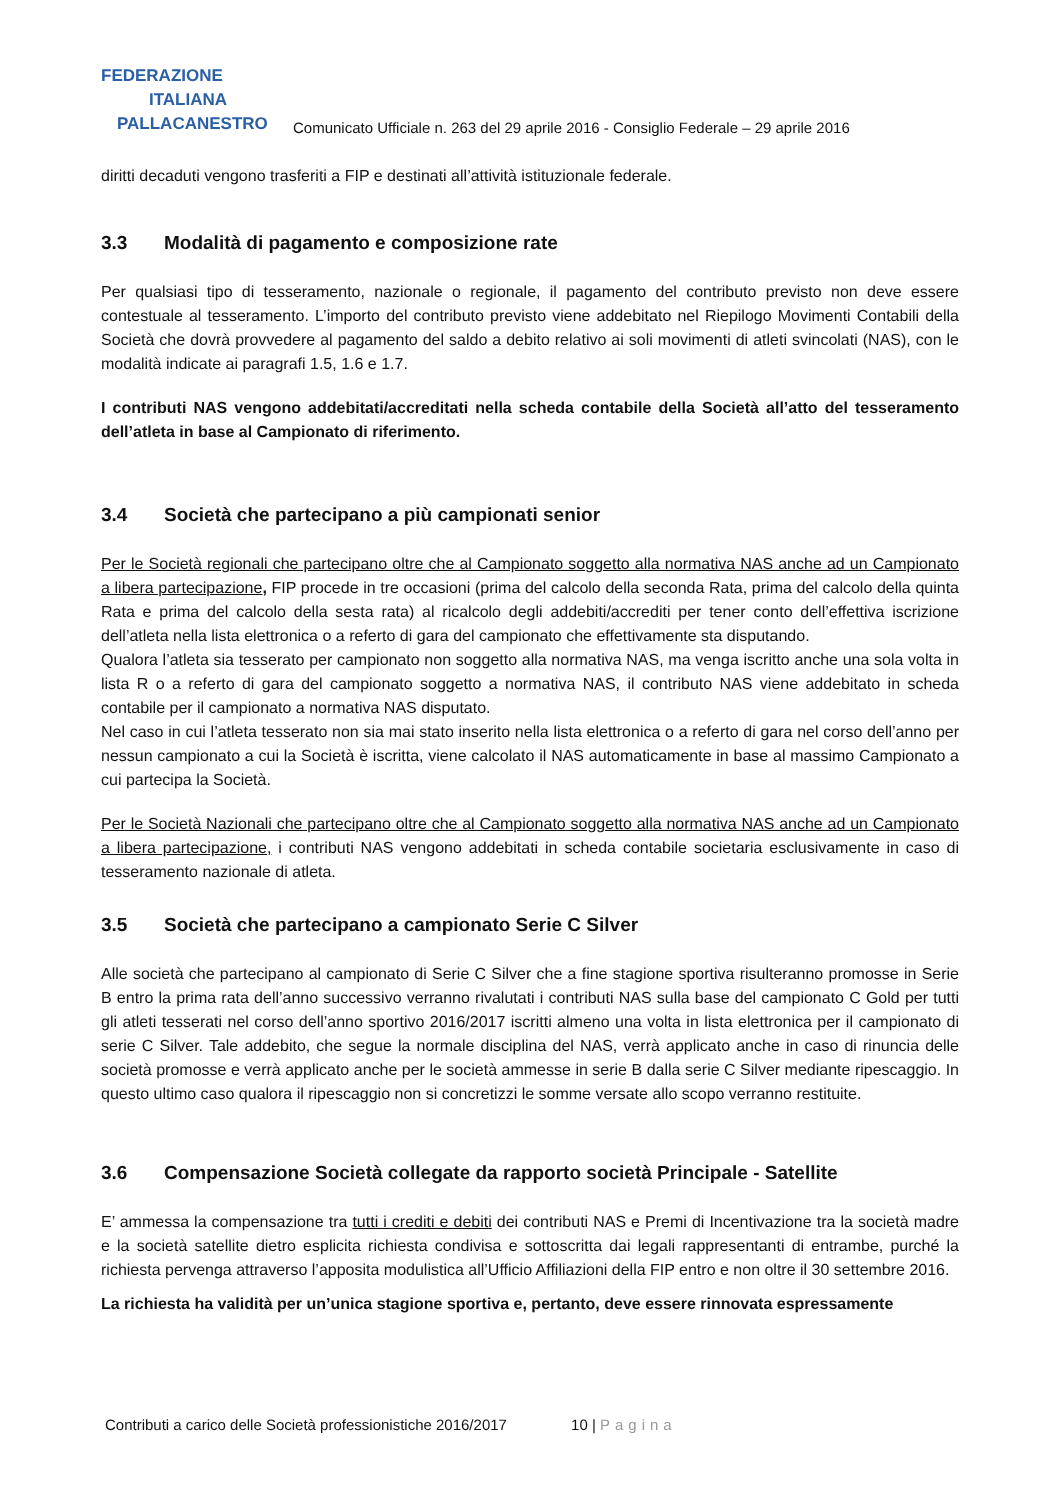FEDERAZIONE
ITALIANA
PALLACANESTRO
Comunicato Ufficiale n. 263 del 29 aprile 2016 - Consiglio Federale – 29 aprile 2016
diritti decaduti vengono trasferiti a FIP e destinati all’attività istituzionale federale.
3.3 Modalità di pagamento e composizione rate
Per qualsiasi tipo di tesseramento, nazionale o regionale, il pagamento del contributo previsto non deve essere contestuale al tesseramento. L’importo del contributo previsto viene addebitato nel Riepilogo Movimenti Contabili della Società che dovrà provvedere al pagamento del saldo a debito relativo ai soli movimenti di atleti svincolati (NAS), con le modalità indicate ai paragrafi 1.5, 1.6 e 1.7.
I contributi NAS vengono addebitati/accreditati nella scheda contabile della Società all’atto del tesseramento dell’atleta in base al Campionato di riferimento.
3.4 Società che partecipano a più campionati senior
Per le Società regionali che partecipano oltre che al Campionato soggetto alla normativa NAS anche ad un Campionato a libera partecipazione, FIP procede in tre occasioni (prima del calcolo della seconda Rata, prima del calcolo della quinta Rata e prima del calcolo della sesta rata) al ricalcolo degli addebiti/accrediti per tener conto dell’effettiva iscrizione dell’atleta nella lista elettronica o a referto di gara del campionato che effettivamente sta disputando.
Qualora l’atleta sia tesserato per campionato non soggetto alla normativa NAS, ma venga iscritto anche una sola volta in lista R o a referto di gara del campionato soggetto a normativa NAS, il contributo NAS viene addebitato in scheda contabile per il campionato a normativa NAS disputato.
Nel caso in cui l’atleta tesserato non sia mai stato inserito nella lista elettronica o a referto di gara nel corso dell’anno per nessun campionato a cui la Società è iscritta, viene calcolato il NAS automaticamente in base al massimo Campionato a cui partecipa la Società.
Per le Società Nazionali che partecipano oltre che al Campionato soggetto alla normativa NAS anche ad un Campionato a libera partecipazione, i contributi NAS vengono addebitati in scheda contabile societaria esclusivamente in caso di tesseramento nazionale di atleta.
3.5 Società che partecipano a campionato Serie C Silver
Alle società che partecipano al campionato di Serie C Silver che a fine stagione sportiva risulteranno promosse in Serie B entro la prima rata dell’anno successivo verranno rivalutati i contributi NAS sulla base del campionato C Gold per tutti gli atleti tesserati nel corso dell’anno sportivo 2016/2017 iscritti almeno una volta in lista elettronica per il campionato di serie C Silver. Tale addebito, che segue la normale disciplina del NAS, verrà applicato anche in caso di rinuncia delle società promosse e verrà applicato anche per le società ammesse in serie B dalla serie C Silver mediante ripescaggio. In questo ultimo caso qualora il ripescaggio non si concretizzi le somme versate allo scopo verranno restituite.
3.6 Compensazione Società collegate da rapporto società Principale - Satellite
E’ ammessa la compensazione tra tutti i crediti e debiti dei contributi NAS e Premi di Incentivazione tra la società madre e la società satellite dietro esplicita richiesta condivisa e sottoscritta dai legali rappresentanti di entrambe, purché la richiesta pervenga attraverso l’apposita modulistica all’Ufficio Affiliazioni della FIP entro e non oltre il 30 settembre 2016.
La richiesta ha validità per un’unica stagione sportiva e, pertanto, deve essere rinnovata espressamente
Contributi a carico delle Società professionistiche 2016/2017 10 | Pagina